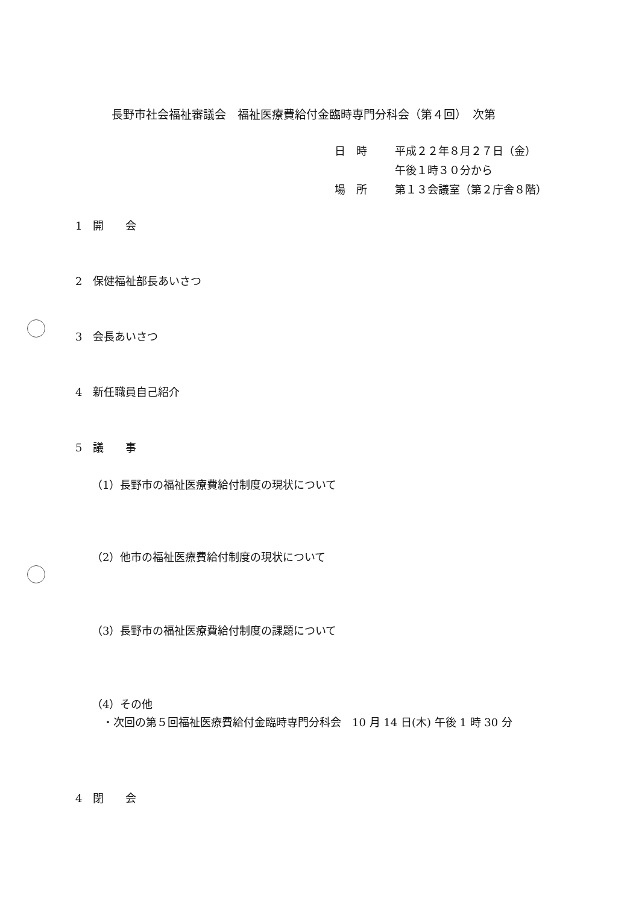長野市社会福祉審議会　福祉医療費給付金臨時専門分科会（第４回）　次第
| 日 時 | 平成２２年８月２７日（金） |
| | 午後１時３０分から |
| 場 所 | 第１３会議室（第２庁舎８階） |
1　開　　会
2　保健福祉部長あいさつ
3　会長あいさつ
4　新任職員自己紹介
5　議　　事
（1）長野市の福祉医療費給付制度の現状について
（2）他市の福祉医療費給付制度の現状について
（3）長野市の福祉医療費給付制度の課題について
（4）その他
・次回の第５回福祉医療費給付金臨時専門分科会　10 月 14 日(木) 午後 1 時 30 分
4　閉　　会